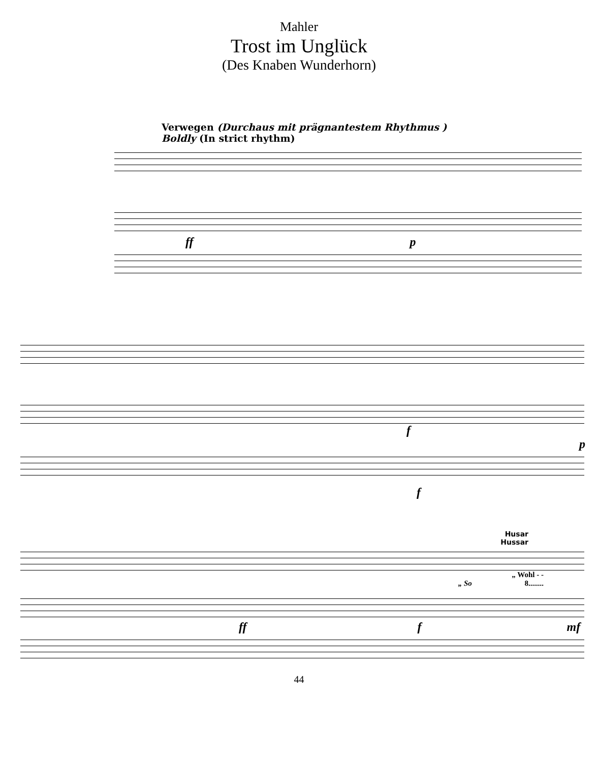Mahler
Trost im Unglück
(Des Knaben Wunderhorn)
Verwegen (Durchaus mit prägnantestem Rhythmus )
Boldly (In strict rhythm)
ff p
f p
f
Husar
Hussar
„ Wohl - -
„ So 8........
ff f mf
44